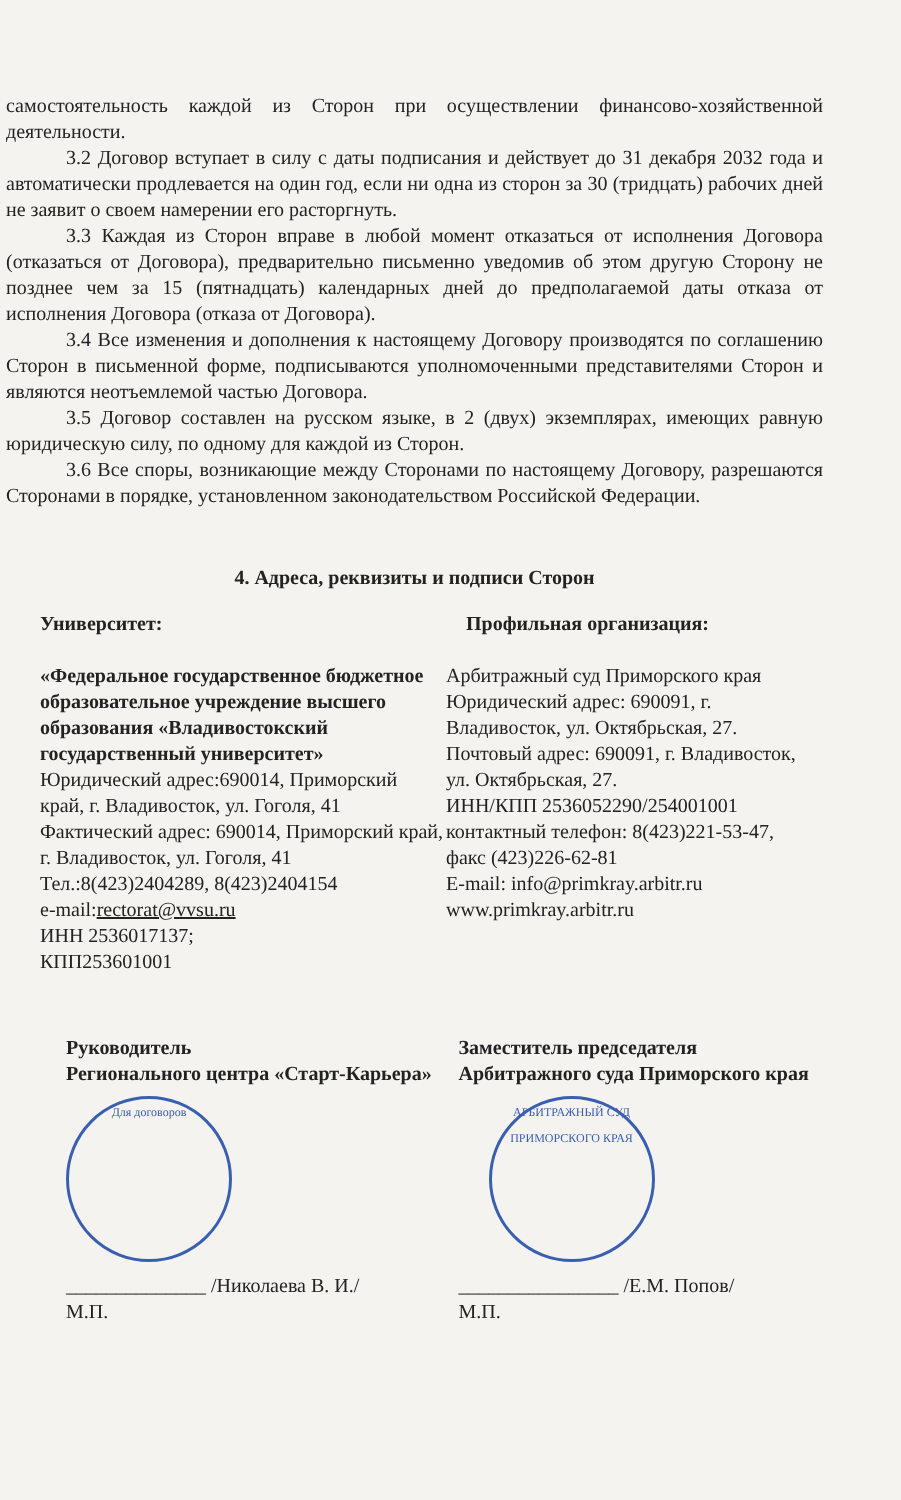самостоятельность каждой из Сторон при осуществлении финансово-хозяйственной деятельности.
3.2 Договор вступает в силу с даты подписания и действует до 31 декабря 2032 года и автоматически продлевается на один год, если ни одна из сторон за 30 (тридцать) рабочих дней не заявит о своем намерении его расторгнуть.
3.3 Каждая из Сторон вправе в любой момент отказаться от исполнения Договора (отказаться от Договора), предварительно письменно уведомив об этом другую Сторону не позднее чем за 15 (пятнадцать) календарных дней до предполагаемой даты отказа от исполнения Договора (отказа от Договора).
3.4 Все изменения и дополнения к настоящему Договору производятся по соглашению Сторон в письменной форме, подписываются уполномоченными представителями Сторон и являются неотъемлемой частью Договора.
3.5 Договор составлен на русском языке, в 2 (двух) экземплярах, имеющих равную юридическую силу, по одному для каждой из Сторон.
3.6 Все споры, возникающие между Сторонами по настоящему Договору, разрешаются Сторонами в порядке, установленном законодательством Российской Федерации.
4. Адреса, реквизиты и подписи Сторон
Университет:
«Федеральное государственное бюджетное образовательное учреждение высшего образования «Владивостокский государственный университет»
Юридический адрес:690014, Приморский край, г. Владивосток, ул. Гоголя, 41
Фактический адрес: 690014, Приморский край, г. Владивосток, ул. Гоголя, 41
Тел.:8(423)2404289, 8(423)2404154
e-mail:rectorat@vvsu.ru
ИНН 2536017137;
КПП253601001
Профильная организация:
Арбитражный суд Приморского края
Юридический адрес: 690091, г. Владивосток, ул. Октябрьская, 27.
Почтовый адрес: 690091, г. Владивосток, ул. Октябрьская, 27.
ИНН/КПП 2536052290/254001001
контактный телефон: 8(423)221-53-47,
факс (423)226-62-81
E-mail: info@primkray.arbitr.ru
www.primkray.arbitr.ru
Руководитель
Регионального центра «Старт-Карьера»
Для договоров
______________ /Николаева В. И./
М.П.
Заместитель председателя
Арбитражного суда Приморского края
АРБИТРАЖНЫЙ СУД ПРИМОРСКОГО КРАЯ
________________ /Е.М. Попов/
М.П.